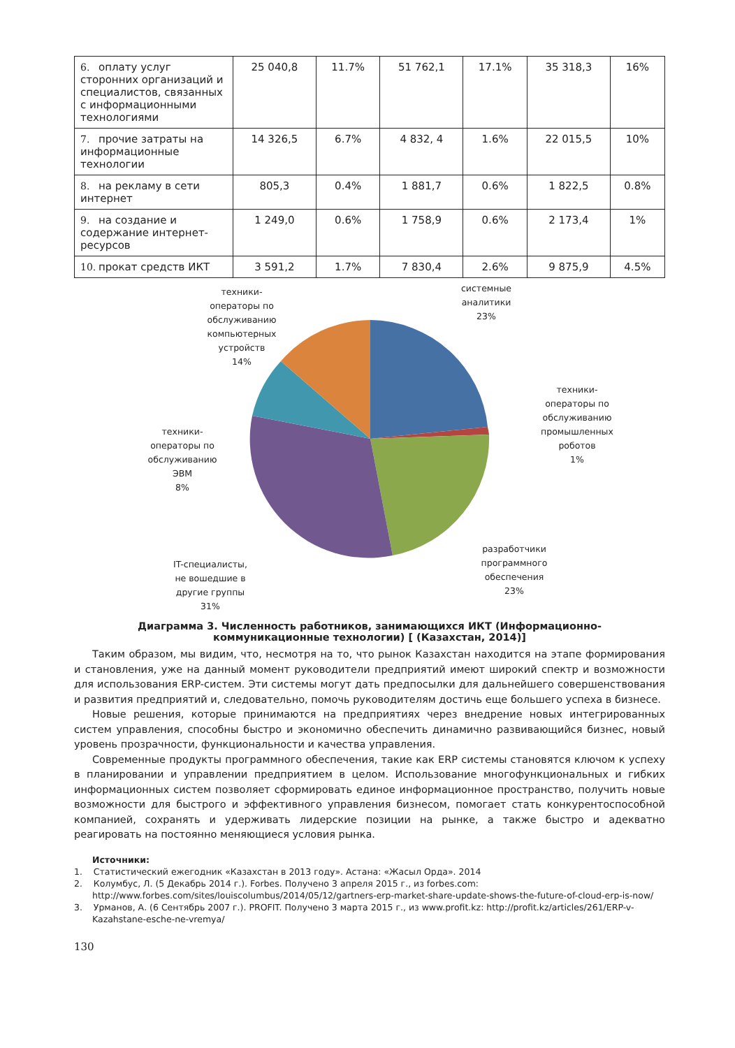| 6. оплату услуг сторонних организаций и специалистов, связанных с информационными технологиями | 25 040,8 | 11.7% | 51 762,1 | 17.1% | 35 318,3 | 16% |
| 7. прочие затраты на информационные технологии | 14 326,5 | 6.7% | 4 832, 4 | 1.6% | 22 015,5 | 10% |
| 8. на рекламу в сети интернет | 805,3 | 0.4% | 1 881,7 | 0.6% | 1 822,5 | 0.8% |
| 9. на создание и содержание интернет-ресурсов | 1 249,0 | 0.6% | 1 758,9 | 0.6% | 2 173,4 | 1% |
| 10. прокат средств ИКТ | 3 591,2 | 1.7% | 7 830,4 | 2.6% | 9 875,9 | 4.5% |
техники-
операторы по
обслуживанию
компьютерных
устройств
14%
системные
аналитики
23%
техники-
операторы по
обслуживанию
промышленных
роботов
1%
техники-
операторы по
обслуживанию
ЭВМ
8%
IT-специалисты,
не вошедшие в
другие группы
31%
разработчики
программного
обеспечения
23%
Диаграмма 3. Численность работников, занимающихся ИКТ (Информационно-
коммуникационные технологии) [ (Казахстан, 2014)]
Таким образом, мы видим, что, несмотря на то, что рынок Казахстан находится на этапе формирования и становления, уже на данный момент руководители предприятий имеют широкий спектр и возможности для использования ERP-систем. Эти системы могут дать предпосылки для дальнейшего совершенствования и развития предприятий и, следовательно, помочь руководителям достичь еще большего успеха в бизнесе.
Новые решения, которые принимаются на предприятиях через внедрение новых интегрированных систем управления, способны быстро и экономично обеспечить динамично развивающийся бизнес, новый уровень прозрачности, функциональности и качества управления.
Современные продукты программного обеспечения, такие как ERP системы становятся ключом к успеху в планировании и управлении предприятием в целом. Использование многофункциональных и гибких информационных систем позволяет сформировать единое информационное пространство, получить новые возможности для быстрого и эффективного управления бизнесом, помогает стать конкурентоспособной компанией, сохранять и удерживать лидерские позиции на рынке, а также быстро и адекватно реагировать на постоянно меняющиеся условия рынка.
Источники:
1. Статистический ежегодник «Казахстан в 2013 году». Астана: «Жасыл Орда». 2014
2. Колумбус, Л. (5 Декабрь 2014 г.). Forbes. Получено 3 апреля 2015 г., из forbes.com: http://www.forbes.com/sites/louiscolumbus/2014/05/12/gartners-erp-market-share-update-shows-the-future-of-cloud-erp-is-now/
3. Урманов, А. (6 Сентябрь 2007 г.). PROFIT. Получено 3 марта 2015 г., из www.profit.kz: http://profit.kz/articles/261/ERP-v-Kazahstane-esche-ne-vremya/
130